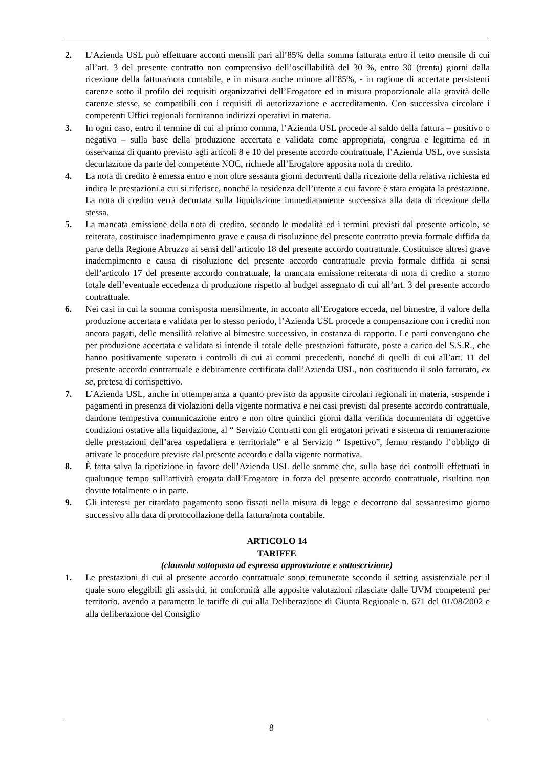2. L’Azienda USL può effettuare acconti mensili pari all’85% della somma fatturata entro il tetto mensile di cui all’art. 3 del presente contratto non comprensivo dell’oscillabilità del 30 %, entro 30 (trenta) giorni dalla ricezione della fattura/nota contabile, e in misura anche minore all’85%, - in ragione di accertate persistenti carenze sotto il profilo dei requisiti organizzativi dell’Erogatore ed in misura proporzionale alla gravità delle carenze stesse, se compatibili con i requisiti di autorizzazione e accreditamento. Con successiva circolare i competenti Uffici regionali forniranno indirizzi operativi in materia.
3. In ogni caso, entro il termine di cui al primo comma, l’Azienda USL procede al saldo della fattura – positivo o negativo – sulla base della produzione accertata e validata come appropriata, congrua e legittima ed in osservanza di quanto previsto agli articoli 8 e 10 del presente accordo contrattuale, l’Azienda USL, ove sussista decurtazione da parte del competente NOC, richiede all’Erogatore apposita nota di credito.
4. La nota di credito è emessa entro e non oltre sessanta giorni decorrenti dalla ricezione della relativa richiesta ed indica le prestazioni a cui si riferisce, nonché la residenza dell’utente a cui favore è stata erogata la prestazione. La nota di credito verrà decurtata sulla liquidazione immediatamente successiva alla data di ricezione della stessa.
5. La mancata emissione della nota di credito, secondo le modalità ed i termini previsti dal presente articolo, se reiterata, costituisce inadempimento grave e causa di risoluzione del presente contratto previa formale diffida da parte della Regione Abruzzo ai sensi dell’articolo 18 del presente accordo contrattuale. Costituisce altresì grave inadempimento e causa di risoluzione del presente accordo contrattuale previa formale diffida ai sensi dell’articolo 17 del presente accordo contrattuale, la mancata emissione reiterata di nota di credito a storno totale dell’eventuale eccedenza di produzione rispetto al budget assegnato di cui all’art. 3 del presente accordo contrattuale.
6. Nei casi in cui la somma corrisposta mensilmente, in acconto all’Erogatore ecceda, nel bimestre, il valore della produzione accertata e validata per lo stesso periodo, l’Azienda USL procede a compensazione con i crediti non ancora pagati, delle mensilità relative al bimestre successivo, in costanza di rapporto. Le parti convengono che per produzione accertata e validata si intende il totale delle prestazioni fatturate, poste a carico del S.S.R., che hanno positivamente superato i controlli di cui ai commi precedenti, nonché di quelli di cui all’art. 11 del presente accordo contrattuale e debitamente certificata dall’Azienda USL, non costituendo il solo fatturato, ex se, pretesa di corrispettivo.
7. L’Azienda USL, anche in ottemperanza a quanto previsto da apposite circolari regionali in materia, sospende i pagamenti in presenza di violazioni della vigente normativa e nei casi previsti dal presente accordo contrattuale, dandone tempestiva comunicazione entro e non oltre quindici giorni dalla verifica documentata di oggettive condizioni ostative alla liquidazione, al “ Servizio Contratti con gli erogatori privati e sistema di remunerazione delle prestazioni dell’area ospedaliera e territoriale” e al Servizio “ Ispettivo”, fermo restando l’obbligo di attivare le procedure previste dal presente accordo e dalla vigente normativa.
8. È fatta salva la ripetizione in favore dell’Azienda USL delle somme che, sulla base dei controlli effettuati in qualunque tempo sull’attività erogata dall’Erogatore in forza del presente accordo contrattuale, risultino non dovute totalmente o in parte.
9. Gli interessi per ritardato pagamento sono fissati nella misura di legge e decorrono dal sessantesimo giorno successivo alla data di protocollazione della fattura/nota contabile.
ARTICOLO 14
TARIFFE
(clausola sottoposta ad espressa approvazione e sottoscrizione)
1. Le prestazioni di cui al presente accordo contrattuale sono remunerate secondo il setting assistenziale per il quale sono eleggibili gli assistiti, in conformità alle apposite valutazioni rilasciate dalle UVM competenti per territorio, avendo a parametro le tariffe di cui alla Deliberazione di Giunta Regionale n. 671 del 01/08/2002 e alla deliberazione del Consiglio
8